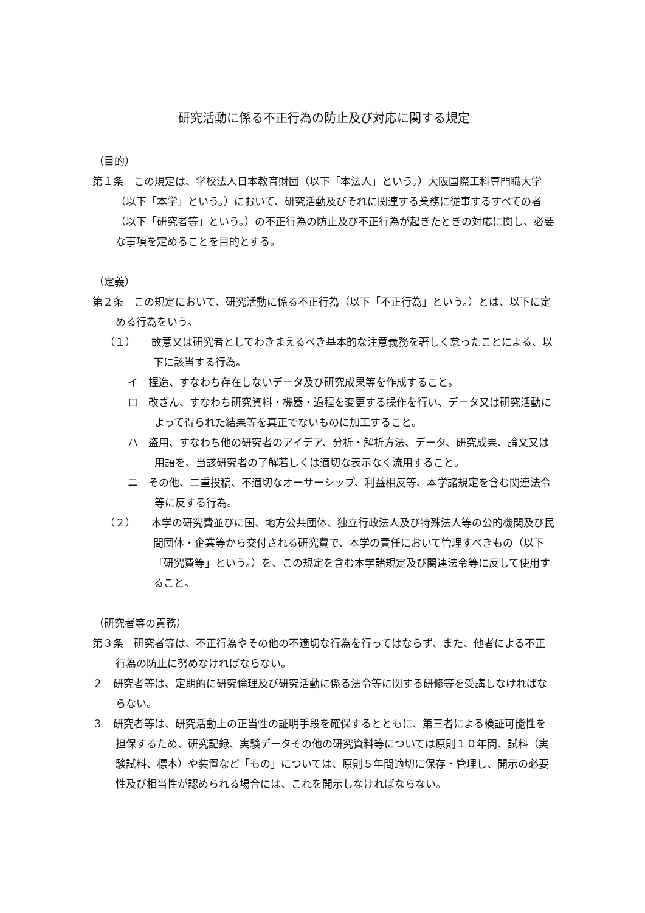研究活動に係る不正行為の防止及び対応に関する規定
（目的）
第１条　この規定は、学校法人日本教育財団（以下「本法人」という。）大阪国際工科専門職大学（以下「本学」という。）において、研究活動及びそれに関連する業務に従事するすべての者（以下「研究者等」という。）の不正行為の防止及び不正行為が起きたときの対応に関し、必要な事項を定めることを目的とする。
（定義）
第２条　この規定において、研究活動に係る不正行為（以下「不正行為」という。）とは、以下に定める行為をいう。
（１）　　故意又は研究者としてわきまえるべき基本的な注意義務を著しく怠ったことによる、以下に該当する行為。
イ　捏造、すなわち存在しないデータ及び研究成果等を作成すること。
ロ　改ざん、すなわち研究資料・機器・過程を変更する操作を行い、データ又は研究活動によって得られた結果等を真正でないものに加工すること。
ハ　盗用、すなわち他の研究者のアイデア、分析・解析方法、データ、研究成果、論文又は用語を、当該研究者の了解若しくは適切な表示なく流用すること。
ニ　その他、二重投稿、不適切なオーサーシップ、利益相反等、本学諸規定を含む関連法令等に反する行為。
（２）　　本学の研究費並びに国、地方公共団体、独立行政法人及び特殊法人等の公的機関及び民間団体・企業等から交付される研究費で、本学の責任において管理すべきもの（以下「研究費等」という。）を、この規定を含む本学諸規定及び関連法令等に反して使用すること。
（研究者等の責務）
第３条　研究者等は、不正行為やその他の不適切な行為を行ってはならず、また、他者による不正行為の防止に努めなければならない。
２　研究者等は、定期的に研究倫理及び研究活動に係る法令等に関する研修等を受講しなければならない。
３　研究者等は、研究活動上の正当性の証明手段を確保するとともに、第三者による検証可能性を担保するため、研究記録、実験データその他の研究資料等については原則１０年間、試料（実験試料、標本）や装置など「もの」については、原則５年間適切に保存・管理し、開示の必要性及び相当性が認められる場合には、これを開示しなければならない。